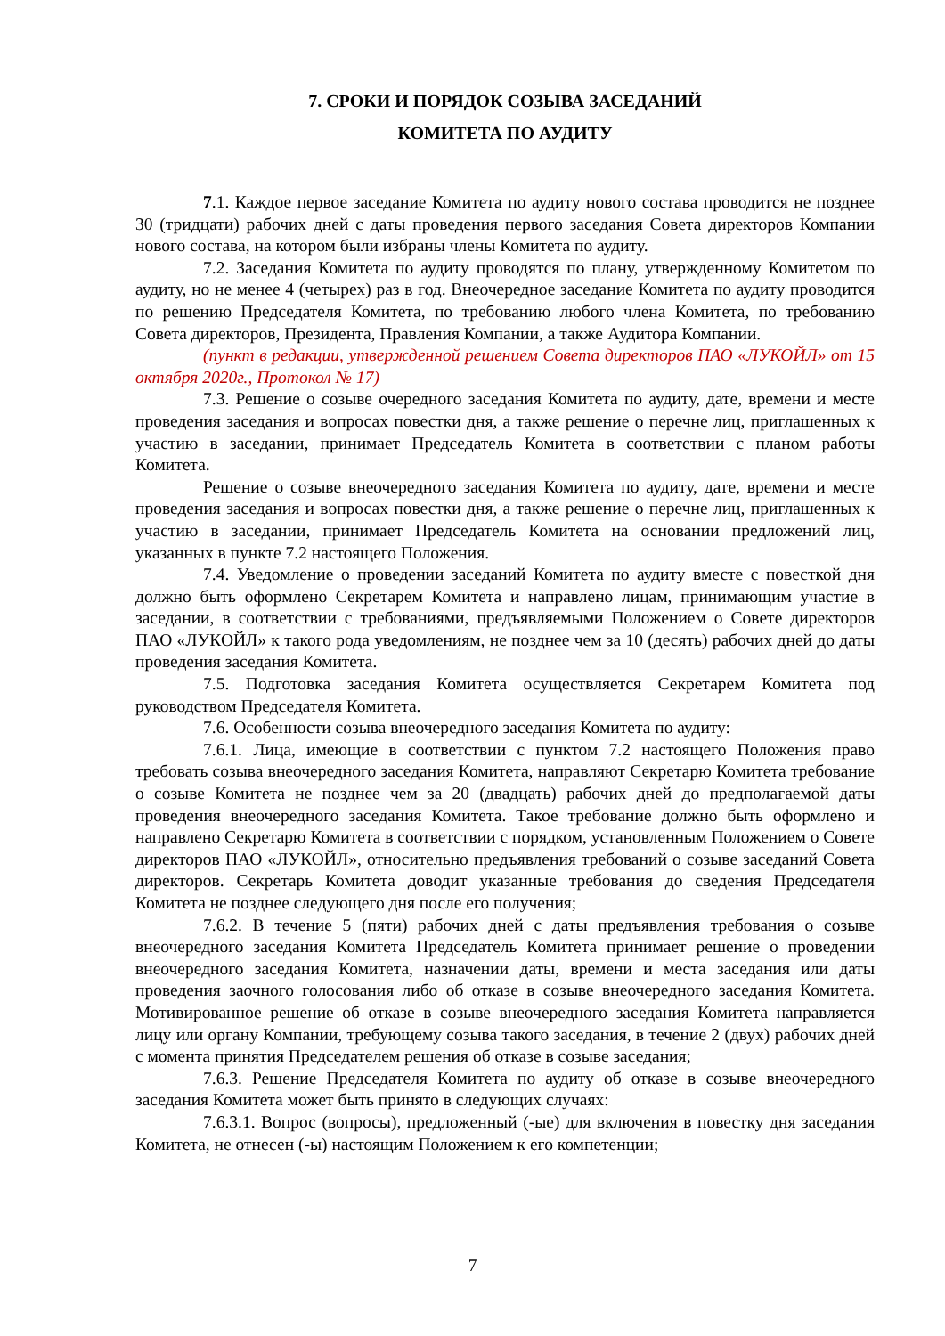7. СРОКИ И ПОРЯДОК СОЗЫВА ЗАСЕДАНИЙ
КОМИТЕТА ПО АУДИТУ
7.1. Каждое первое заседание Комитета по аудиту нового состава проводится не позднее 30 (тридцати) рабочих дней с даты проведения первого заседания Совета директоров Компании нового состава, на котором были избраны члены Комитета по аудиту.
7.2. Заседания Комитета по аудиту проводятся по плану, утвержденному Комитетом по аудиту, но не менее 4 (четырех) раз в год. Внеочередное заседание Комитета по аудиту проводится по решению Председателя Комитета, по требованию любого члена Комитета, по требованию Совета директоров, Президента, Правления Компании, а также Аудитора Компании.
(пункт в редакции, утвержденной решением Совета директоров ПАО «ЛУКОЙЛ» от 15 октября 2020г., Протокол № 17)
7.3. Решение о созыве очередного заседания Комитета по аудиту, дате, времени и месте проведения заседания и вопросах повестки дня, а также решение о перечне лиц, приглашенных к участию в заседании, принимает Председатель Комитета в соответствии с планом работы Комитета.
Решение о созыве внеочередного заседания Комитета по аудиту, дате, времени и месте проведения заседания и вопросах повестки дня, а также решение о перечне лиц, приглашенных к участию в заседании, принимает Председатель Комитета на основании предложений лиц, указанных в пункте 7.2 настоящего Положения.
7.4. Уведомление о проведении заседаний Комитета по аудиту вместе с повесткой дня должно быть оформлено Секретарем Комитета и направлено лицам, принимающим участие в заседании, в соответствии с требованиями, предъявляемыми Положением о Совете директоров ПАО «ЛУКОЙЛ» к такого рода уведомлениям, не позднее чем за 10 (десять) рабочих дней до даты проведения заседания Комитета.
7.5. Подготовка заседания Комитета осуществляется Секретарем Комитета под руководством Председателя Комитета.
7.6. Особенности созыва внеочередного заседания Комитета по аудиту:
7.6.1. Лица, имеющие в соответствии с пунктом 7.2 настоящего Положения право требовать созыва внеочередного заседания Комитета, направляют Секретарю Комитета требование о созыве Комитета не позднее чем за 20 (двадцать) рабочих дней до предполагаемой даты проведения внеочередного заседания Комитета. Такое требование должно быть оформлено и направлено Секретарю Комитета в соответствии с порядком, установленным Положением о Совете директоров ПАО «ЛУКОЙЛ», относительно предъявления требований о созыве заседаний Совета директоров. Секретарь Комитета доводит указанные требования до сведения Председателя Комитета не позднее следующего дня после его получения;
7.6.2. В течение 5 (пяти) рабочих дней с даты предъявления требования о созыве внеочередного заседания Комитета Председатель Комитета принимает решение о проведении внеочередного заседания Комитета, назначении даты, времени и места заседания или даты проведения заочного голосования либо об отказе в созыве внеочередного заседания Комитета. Мотивированное решение об отказе в созыве внеочередного заседания Комитета направляется лицу или органу Компании, требующему созыва такого заседания, в течение 2 (двух) рабочих дней с момента принятия Председателем решения об отказе в созыве заседания;
7.6.3. Решение Председателя Комитета по аудиту об отказе в созыве внеочередного заседания Комитета может быть принято в следующих случаях:
7.6.3.1. Вопрос (вопросы), предложенный (-ые) для включения в повестку дня заседания Комитета, не отнесен (-ы) настоящим Положением к его компетенции;
7